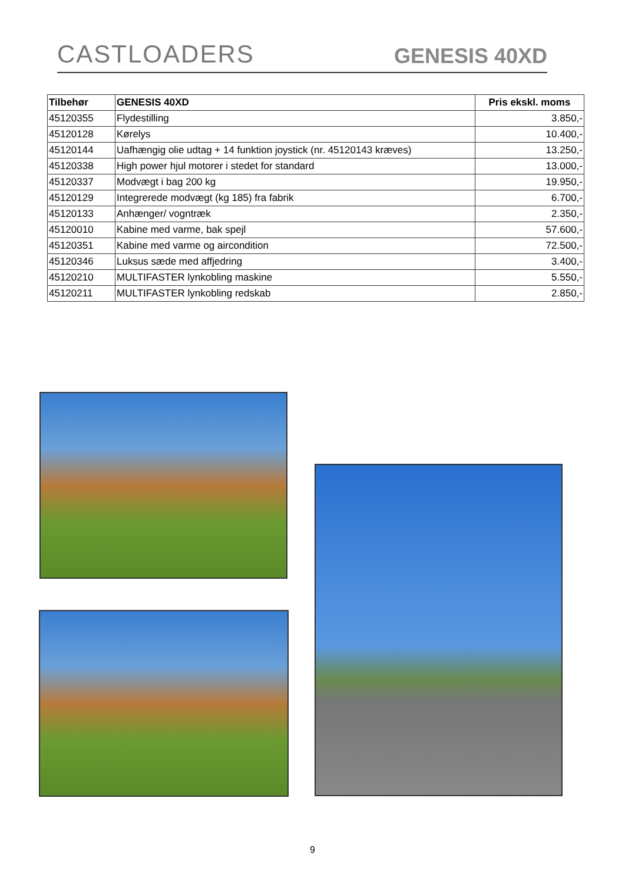CASTLOADERS GENESIS 40XD
| Tilbehør | GENESIS 40XD | Pris ekskl. moms |
| --- | --- | --- |
| 45120355 | Flydestilling | 3.850,- |
| 45120128 | Kørelys | 10.400,- |
| 45120144 | Uafhængig olie udtag + 14 funktion joystick (nr. 45120143 kræves) | 13.250,- |
| 45120338 | High power hjul motorer i stedet for standard | 13.000,- |
| 45120337 | Modvægt i bag 200 kg | 19.950,- |
| 45120129 | Integrerede modvægt (kg 185) fra fabrik | 6.700,- |
| 45120133 | Anhænger/ vogntræk | 2.350,- |
| 45120010 | Kabine med varme, bak spejl | 57.600,- |
| 45120351 | Kabine med varme og aircondition | 72.500,- |
| 45120346 | Luksus sæde med affjedring | 3.400,- |
| 45120210 | MULTIFASTER lynkobling maskine | 5.550,- |
| 45120211 | MULTIFASTER lynkobling redskab | 2.850,- |
9